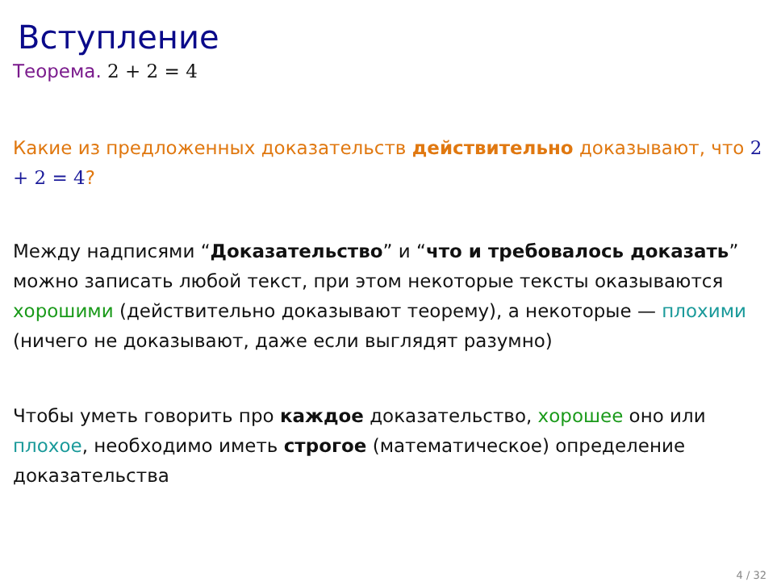Вступление
Теорема. 2 + 2 = 4
Какие из предложенных доказательств действительно доказывают, что 2 + 2 = 4?
Между надписями “Доказательство” и “что и требовалось доказать” можно записать любой текст, при этом некоторые тексты оказываются хорошими (действительно доказывают теорему), а некоторые — плохими (ничего не доказывают, даже если выглядят разумно)
Чтобы уметь говорить про каждое доказательство, хорошее оно или плохое, необходимо иметь строгое (математическое) определение доказательства
4 / 32